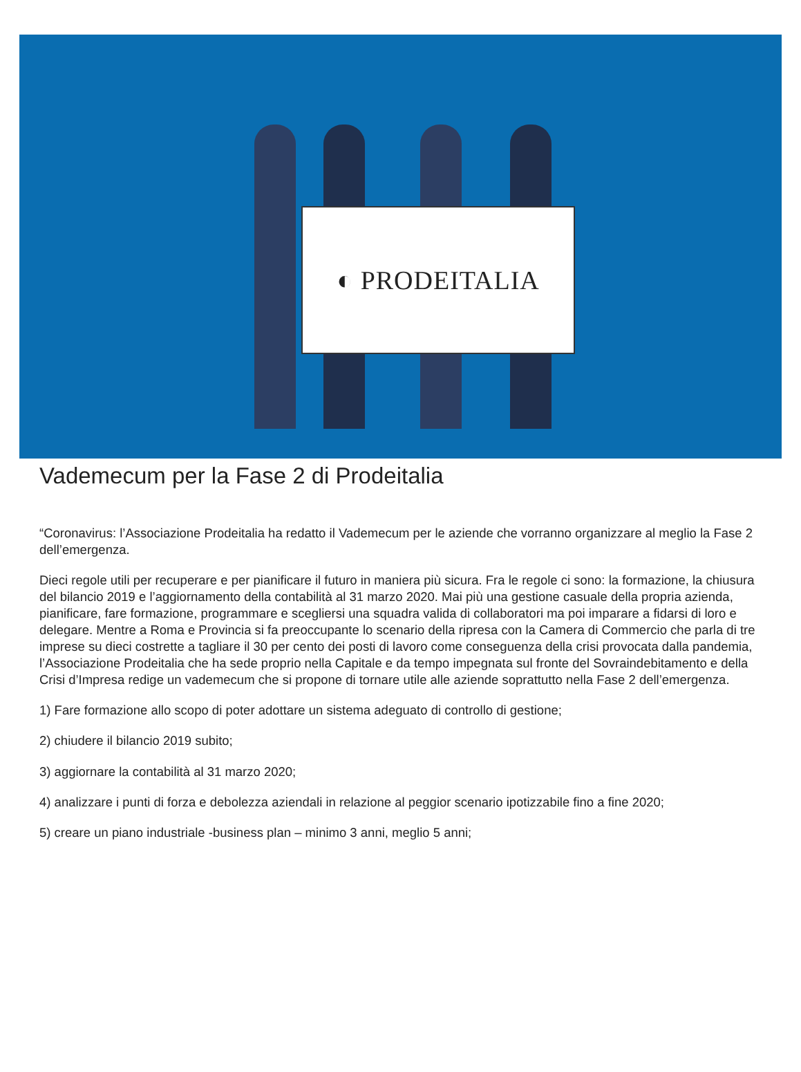◐ PRODEITALIA
Vademecum per la Fase 2 di Prodeitalia
“Coronavirus: l’Associazione Prodeitalia ha redatto il Vademecum per le aziende che vorranno organizzare al meglio la Fase 2 dell’emergenza.
Dieci regole utili per recuperare e per pianificare il futuro in maniera più sicura. Fra le regole ci sono: la formazione, la chiusura del bilancio 2019 e l’aggiornamento della contabilità al 31 marzo 2020. Mai più una gestione casuale della propria azienda, pianificare, fare formazione, programmare e scegliersi una squadra valida di collaboratori ma poi imparare a fidarsi di loro e delegare. Mentre a Roma e Provincia si fa preoccupante lo scenario della ripresa con la Camera di Commercio che parla di tre imprese su dieci costrette a tagliare il 30 per cento dei posti di lavoro come conseguenza della crisi provocata dalla pandemia, l’Associazione Prodeitalia che ha sede proprio nella Capitale e da tempo impegnata sul fronte del Sovraindebitamento e della Crisi d’Impresa redige un vademecum che si propone di tornare utile alle aziende soprattutto nella Fase 2 dell’emergenza.
1) Fare formazione allo scopo di poter adottare un sistema adeguato di controllo di gestione;
2) chiudere il bilancio 2019 subito;
3) aggiornare la contabilità al 31 marzo 2020;
4) analizzare i punti di forza e debolezza aziendali in relazione al peggior scenario ipotizzabile fino a fine 2020;
5) creare un piano industriale -business plan – minimo 3 anni, meglio 5 anni;